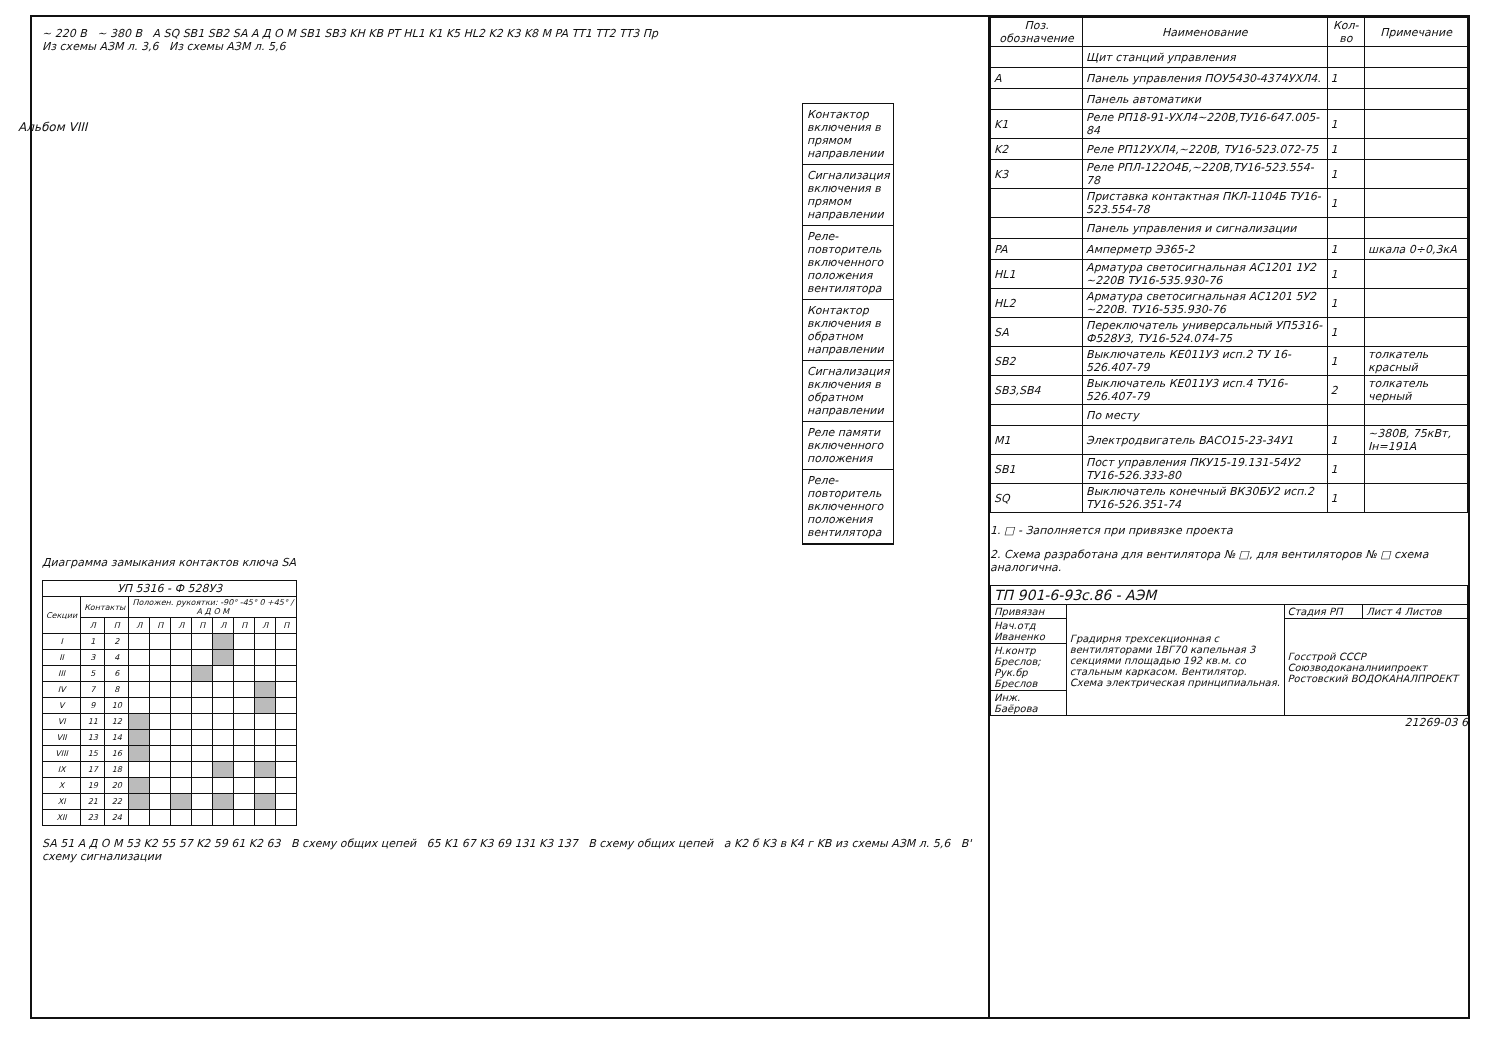Альбом VIII
~ 220 В ~ 380 В A SQ SB1 SB2 SA А Д О М SB1 SB3 KH KB PT HL1 K1 K5 HL2 K2 K3 K8 M PA TT1 TT2 TT3 Пр
Из схемы АЗМ л. 3,6 Из схемы АЗМ л. 5,6
Контактор включения в прямом направлении
Сигнализация включения в прямом направлении
Реле-повторитель включенного положения вентилятора
Контактор включения в обратном направлении
Сигнализация включения в обратном направлении
Реле памяти включенного положения
Реле-повторитель включенного положения вентилятора
Диаграмма замыкания контактов ключа SA
| УП 5316 - Ф 528У3 | | | | | | | | | | |
| --- | --- | --- | --- | --- | --- | --- | --- | --- | --- | --- |
| Секции | Контакты | | Положен. рукоятки: -90° -45° 0 +45° / А Д О М | | | | | | | |
| | Л | П | Л | П | Л | П | Л | П | Л | П |
| I | 1 | 2 | | | | | | | | |
| II | 3 | 4 | | | | | | | | |
| III | 5 | 6 | | | | | | | | |
| IV | 7 | 8 | | | | | | | | |
| V | 9 | 10 | | | | | | | | |
| VI | 11 | 12 | | | | | | | | |
| VII | 13 | 14 | | | | | | | | |
| VIII | 15 | 16 | | | | | | | | |
| IX | 17 | 18 | | | | | | | | |
| X | 19 | 20 | | | | | | | | |
| XI | 21 | 22 | | | | | | | | |
| XII | 23 | 24 | | | | | | | | |
SA 51 А Д О М 53 K2 55 57 K2 59 61 K2 63 В схему общих цепей 65 K1 67 K3 69 131 K3 137 В схему общих цепей а K2 б K3 в K4 г KB из схемы АЗМ л. 5,6 В' схему сигнализации
| Поз. обозначение | Наименование | Кол-во | Примечание |
| --- | --- | --- | --- |
| | Щит станций управления | | |
| A | Панель управления ПОУ5430-4374УХЛ4. | 1 | |
| | Панель автоматики | | |
| K1 | Реле РП18-91-УХЛ4~220В,ТУ16-647.005-84 | 1 | |
| K2 | Реле РП12УХЛ4,~220В, ТУ16-523.072-75 | 1 | |
| K3 | Реле РПЛ-122О4Б,~220В,ТУ16-523.554-78 | 1 | |
| | Приставка контактная ПКЛ-1104Б ТУ16-523.554-78 | 1 | |
| | Панель управления и сигнализации | | |
| PA | Амперметр Э365-2 | 1 | шкала 0÷0,3кА |
| HL1 | Арматура светосигнальная АС1201 1У2 ~220В ТУ16-535.930-76 | 1 | |
| HL2 | Арматура светосигнальная АС1201 5У2 ~220В. ТУ16-535.930-76 | 1 | |
| SA | Переключатель универсальный УП5316-Ф528У3, ТУ16-524.074-75 | 1 | |
| SB2 | Выключатель КЕ011У3 исп.2 ТУ 16-526.407-79 | 1 | толкатель красный |
| SB3,SB4 | Выключатель КЕ011У3 исп.4 ТУ16-526.407-79 | 2 | толкатель черный |
| | По месту | | |
| M1 | Электродвигатель ВАСО15-23-34У1 | 1 | ~380В, 75кВт, Iн=191А |
| SB1 | Пост управления ПКУ15-19.131-54У2 ТУ16-526.333-80 | 1 | |
| SQ | Выключатель конечный ВК30БУ2 исп.2 ТУ16-526.351-74 | 1 | |
1. □ - Заполняется при привязке проекта
2. Схема разработана для вентилятора № □, для вентиляторов № □ схема аналогична.
| ТП 901-6-93с.86 - АЭМ | | | |
| Привязан | Градирня трехсекционная с вентиляторами 1ВГ70 капельная 3 секциями площадью 192 кв.м. со стальным каркасом. Вентилятор. Схема электрическая принципиальная. | Стадия РП | Лист 4 Листов |
| Нач.отд Иваненко | | Госстрой СССР Союзводоканалниипроект Ростовский ВОДОКАНАЛПРОЕКТ | |
| Н.контр Бреслов; Рук.бр Бреслов | | | |
| Инж. Баёрова | | | |
21269-03 6